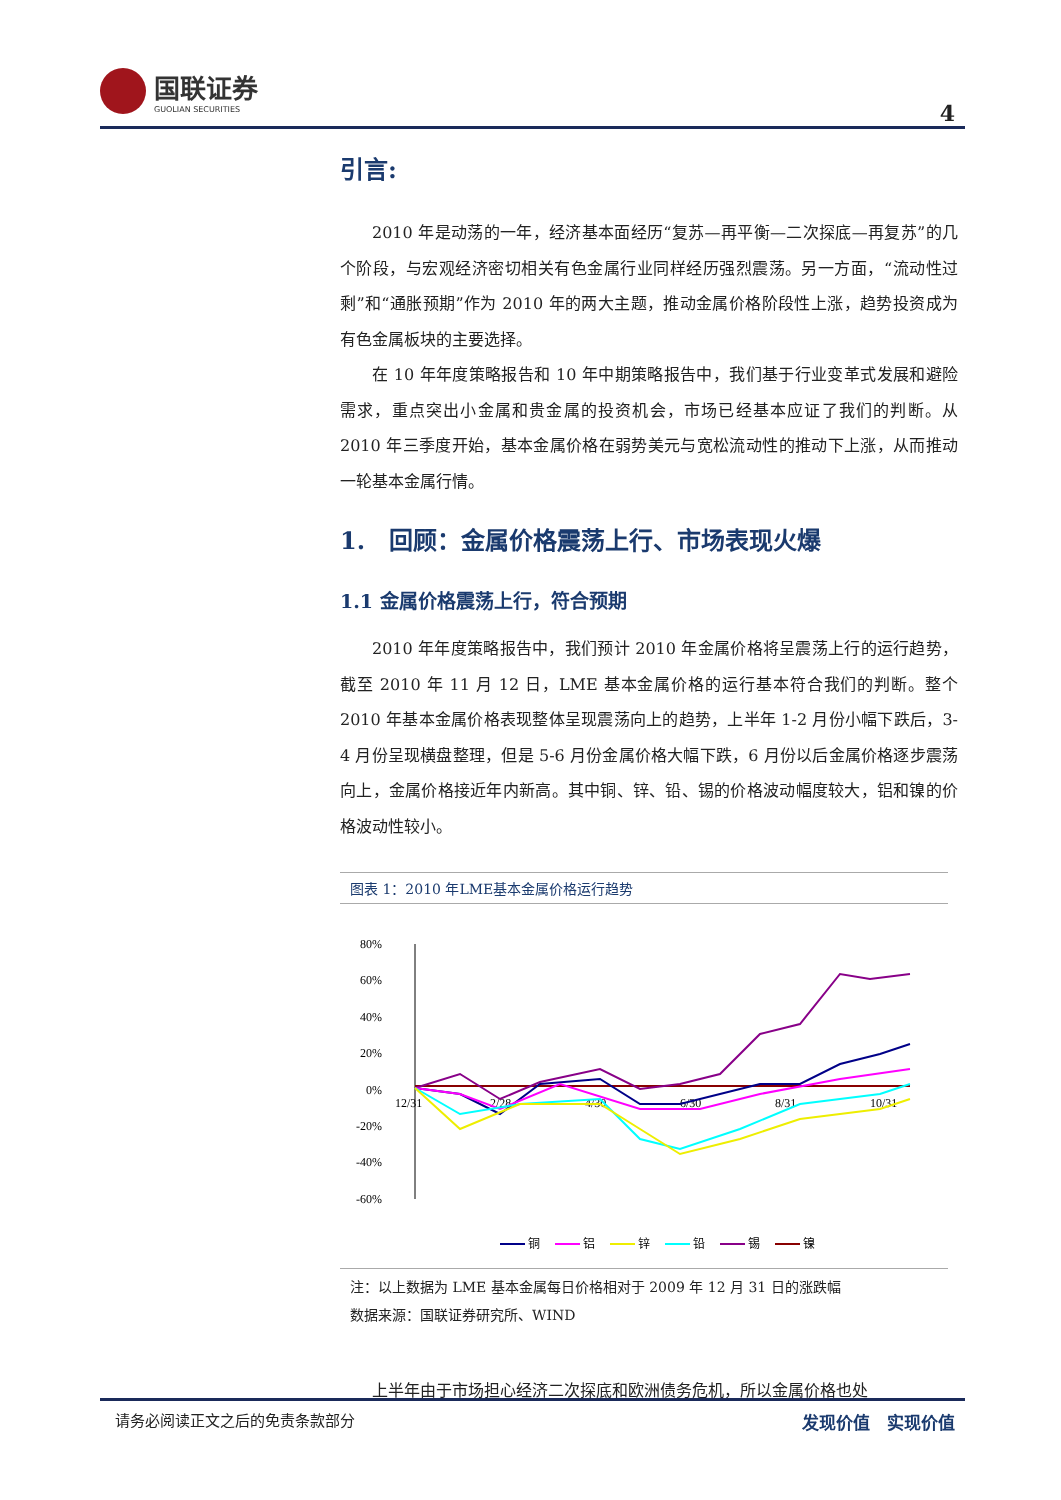国联证券
GUOLIAN SECURITIES
4
引言:
2010 年是动荡的一年，经济基本面经历“复苏—再平衡—二次探底—再复苏”的几个阶段，与宏观经济密切相关有色金属行业同样经历强烈震荡。另一方面，“流动性过剩”和“通胀预期”作为 2010 年的两大主题，推动金属价格阶段性上涨，趋势投资成为有色金属板块的主要选择。
在 10 年年度策略报告和 10 年中期策略报告中，我们基于行业变革式发展和避险需求，重点突出小金属和贵金属的投资机会，市场已经基本应证了我们的判断。从 2010 年三季度开始，基本金属价格在弱势美元与宽松流动性的推动下上涨，从而推动一轮基本金属行情。
1.　回顾：金属价格震荡上行、市场表现火爆
1.1 金属价格震荡上行，符合预期
2010 年年度策略报告中，我们预计 2010 年金属价格将呈震荡上行的运行趋势，截至 2010 年 11 月 12 日，LME 基本金属价格的运行基本符合我们的判断。整个 2010 年基本金属价格表现整体呈现震荡向上的趋势，上半年 1-2 月份小幅下跌后，3-4 月份呈现横盘整理，但是 5-6 月份金属价格大幅下跌，6 月份以后金属价格逐步震荡向上，金属价格接近年内新高。其中铜、锌、铅、锡的价格波动幅度较大，铝和镍的价格波动性较小。
图表 1：2010 年LME基本金属价格运行趋势
80%
60%
40%
20%
0%
-20%
-40%
-60%
12/31
2/28
4/30
6/30
8/31
10/31
铜
铝
锌
铅
锡
镍
注：以上数据为 LME 基本金属每日价格相对于 2009 年 12 月 31 日的涨跌幅
数据来源：国联证券研究所、WIND
上半年由于市场担心经济二次探底和欧洲债务危机，所以金属价格也处
请务必阅读正文之后的免责条款部分 发现价值　实现价值